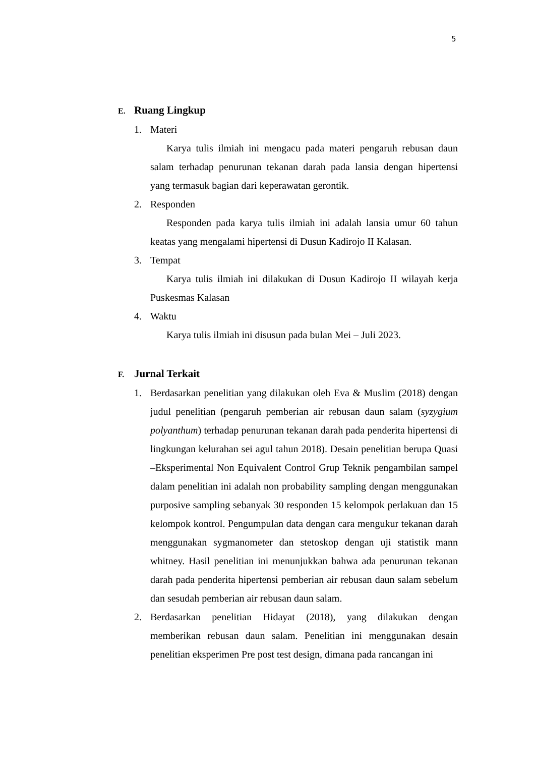5
E. Ruang Lingkup
1. Materi
Karya tulis ilmiah ini mengacu pada materi pengaruh rebusan daun salam terhadap penurunan tekanan darah pada lansia dengan hipertensi yang termasuk bagian dari keperawatan gerontik.
2. Responden
Responden pada karya tulis ilmiah ini adalah lansia umur 60 tahun keatas yang mengalami hipertensi di Dusun Kadirojo II Kalasan.
3. Tempat
Karya tulis ilmiah ini dilakukan di Dusun Kadirojo II wilayah kerja Puskesmas Kalasan
4. Waktu
Karya tulis ilmiah ini disusun pada bulan Mei – Juli 2023.
F. Jurnal Terkait
1. Berdasarkan penelitian yang dilakukan oleh Eva & Muslim (2018) dengan judul penelitian (pengaruh pemberian air rebusan daun salam (syzygium polyanthum) terhadap penurunan tekanan darah pada penderita hipertensi di lingkungan kelurahan sei agul tahun 2018). Desain penelitian berupa Quasi –Eksperimental Non Equivalent Control Grup Teknik pengambilan sampel dalam penelitian ini adalah non probability sampling dengan menggunakan purposive sampling sebanyak 30 responden 15 kelompok perlakuan dan 15 kelompok kontrol. Pengumpulan data dengan cara mengukur tekanan darah menggunakan sygmanometer dan stetoskop dengan uji statistik mann whitney. Hasil penelitian ini menunjukkan bahwa ada penurunan tekanan darah pada penderita hipertensi pemberian air rebusan daun salam sebelum dan sesudah pemberian air rebusan daun salam.
2. Berdasarkan penelitian Hidayat (2018), yang dilakukan dengan memberikan rebusan daun salam. Penelitian ini menggunakan desain penelitian eksperimen Pre post test design, dimana pada rancangan ini